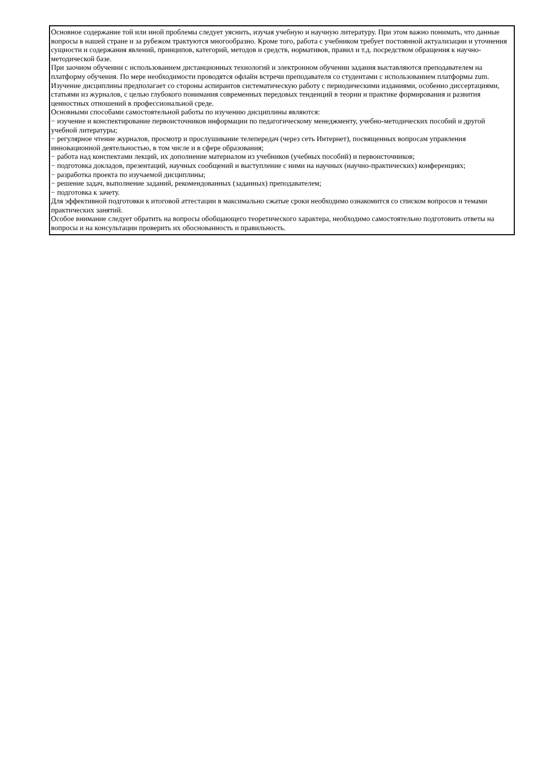Основное содержание той или иной проблемы следует уяснить, изучая учебную и научную литературу. При этом важно понимать, что данные вопросы в нашей стране и за рубежом трактуются многообразно. Кроме того, работа с учебником требует постоянной актуализации и уточнения сущности и содержания явлений, принципов, категорий, методов и средств, нормативов, правил и т.д. посредством обращения к научно-методической базе.
При заочном обучении с использованием дистанционных технологий и электронном обучении задания выставляются преподавателем на платформу обучения. По мере необходимости проводятся офлайн встречи преподавателя со студентами с использованием платформы zum.
Изучение дисциплины предполагает со стороны аспирантов систематическую работу с периодическими изданиями, особенно диссертациями, статьями из журналов, с целью глубокого понимания современных передовых тенденций в теории и практике формирования и развития ценностных отношений в профессиональной среде.
Основными способами самостоятельной работы по изучению дисциплины являются:
− изучение и конспектирование первоисточников информации по педагогическому менеджменту, учебно-методических пособий и другой учебной литературы;
− регулярное чтение журналов, просмотр и прослушивание телепередач (через сеть Интернет), посвященных вопросам управления инновационной деятельностью, в том числе и в сфере образования;
− работа над конспектами лекций, их дополнение материалом из учебников (учебных пособий) и первоисточников;
− подготовка докладов, презентаций, научных сообщений и выступление с ними на научных (научно-практических) конференциях;
− разработка проекта по изучаемой дисциплины;
− решение задач, выполнение заданий, рекомендованных (заданных) преподавателем;
− подготовка к зачету.
Для эффективной подготовки к итоговой аттестации в максимально сжатые сроки необходимо ознакомится со списком вопросов и темами практических занятий.
Особое внимание следует обратить на вопросы обобщающего теоретического характера, необходимо самостоятельно подготовить ответы на вопросы и на консультации проверить их обоснованность и правильность.